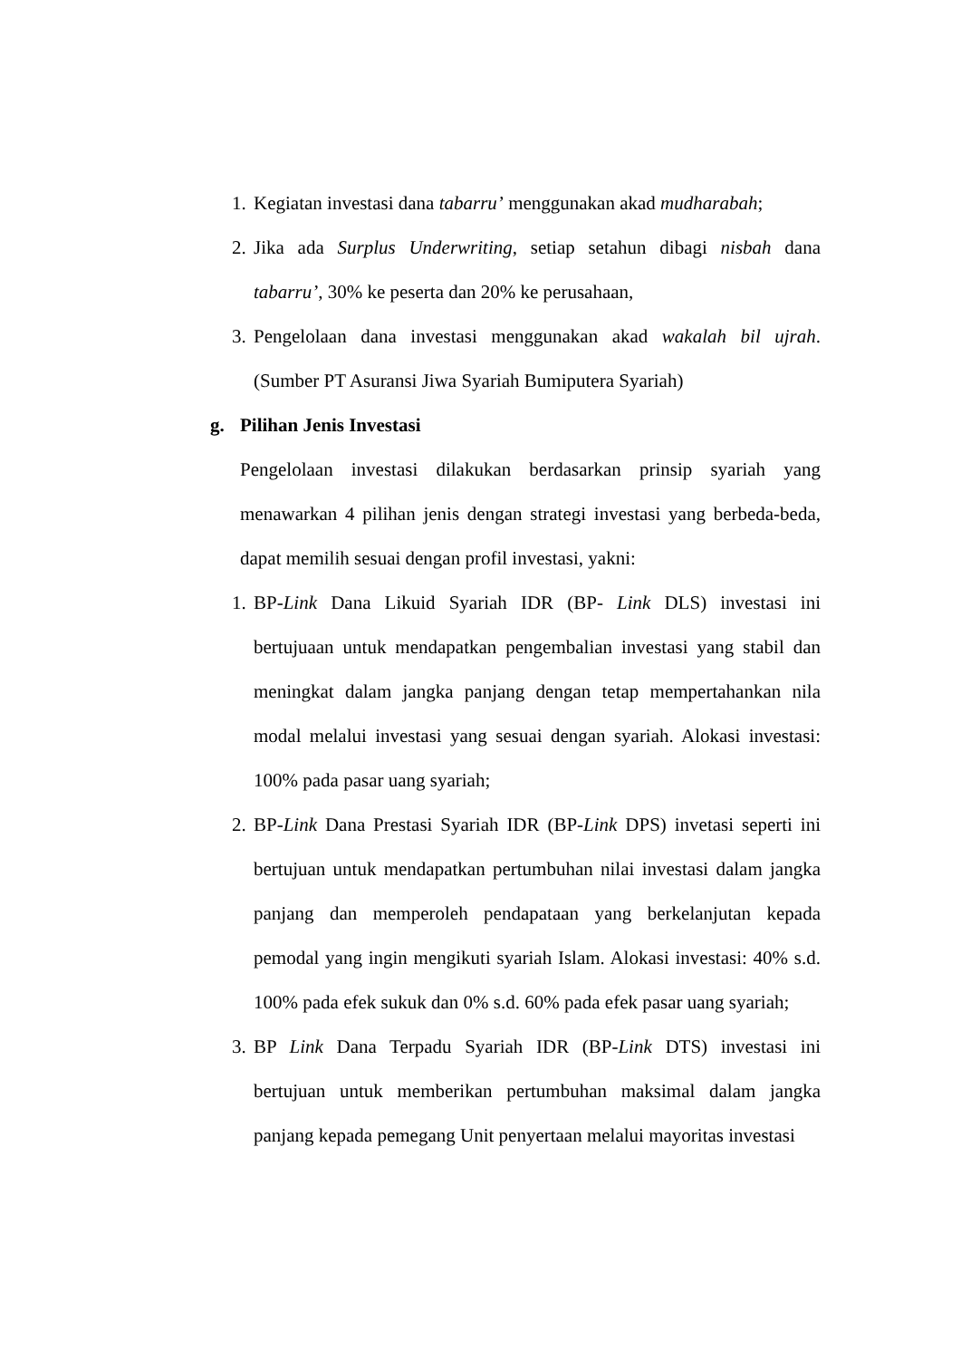1.
Kegiatan investasi dana tabarru’ menggunakan akad mudharabah;
2.
Jika ada Surplus Underwriting, setiap setahun dibagi nisbah dana tabarru’, 30% ke peserta dan 20% ke perusahaan,
3.
Pengelolaan dana investasi menggunakan akad wakalah bil ujrah. (Sumber PT Asuransi Jiwa Syariah Bumiputera Syariah)
g. Pilihan Jenis Investasi
Pengelolaan investasi dilakukan berdasarkan prinsip syariah yang menawarkan 4 pilihan jenis dengan strategi investasi yang berbeda-beda, dapat memilih sesuai dengan profil investasi, yakni:
1.
BP-Link Dana Likuid Syariah IDR (BP- Link DLS) investasi ini bertujuaan untuk mendapatkan pengembalian investasi yang stabil dan meningkat dalam jangka panjang dengan tetap mempertahankan nila modal melalui investasi yang sesuai dengan syariah. Alokasi investasi: 100% pada pasar uang syariah;
2.
BP-Link Dana Prestasi Syariah IDR (BP-Link DPS) invetasi seperti ini bertujuan untuk mendapatkan pertumbuhan nilai investasi dalam jangka panjang dan memperoleh pendapataan yang berkelanjutan kepada pemodal yang ingin mengikuti syariah Islam. Alokasi investasi: 40% s.d. 100% pada efek sukuk dan 0% s.d. 60% pada efek pasar uang syariah;
3.
BP Link Dana Terpadu Syariah IDR (BP-Link DTS) investasi ini bertujuan untuk memberikan pertumbuhan maksimal dalam jangka panjang kepada pemegang Unit penyertaan melalui mayoritas investasi